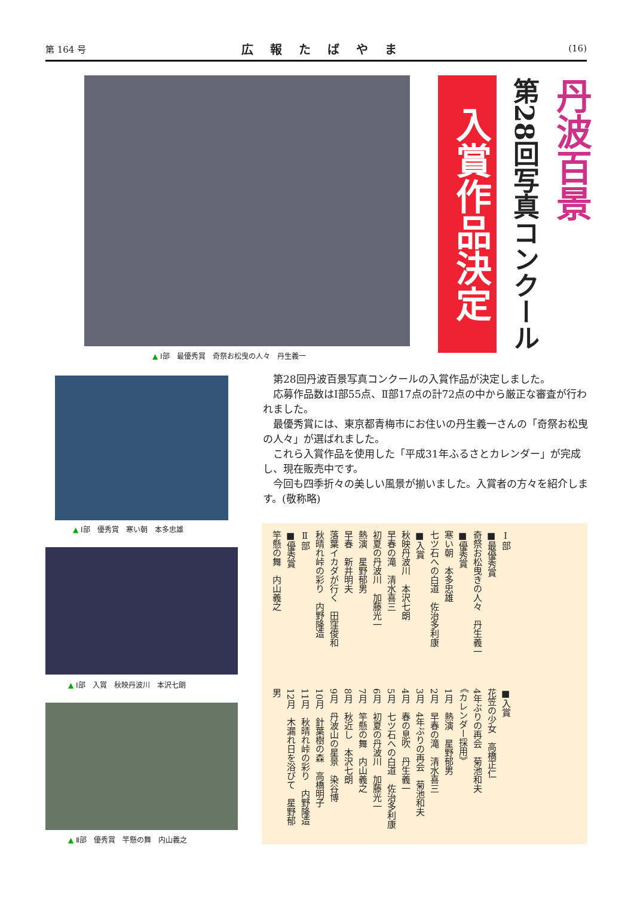第 164 号 広報たばやま (16)
▲ Ⅰ部　最優秀賞　奇祭お松曳の人々　丹生義一
入賞作品決定
第28回写真コンクール
丹波百景
▲ Ⅰ部　優秀賞　寒い朝　本多忠雄
▲ Ⅰ部　入賞　秋映丹波川　本沢七朗
▲ Ⅱ部　優秀賞　竿懸の舞　内山義之
第28回丹波百景写真コンクールの入賞作品が決定しました。
応募作品数はⅠ部55点、Ⅱ部17点の計72点の中から厳正な審査が行われました。
最優秀賞には、東京都青梅市にお住いの丹生義一さんの「奇祭お松曳の人々」が選ばれました。
これら入賞作品を使用した「平成31年ふるさとカレンダー」が完成し、現在販売中です。
今回も四季折々の美しい風景が揃いました。入賞者の方々を紹介します。(敬称略)
Ⅰ部
■最優秀賞
奇祭お松曳きの人々　丹生義一
■優秀賞
寒い朝　本多忠雄
七ツ石への白道　佐治多利康
■入賞
秋映丹波川　本沢七朗
早春の滝　清水喜三
初夏の丹波川　加藤光一
熱演　星野郁男
早春　新井明夫
落葉イカダが行く　田窪俊和
秋晴れ峠の彩り　内野隆造
Ⅱ部
■優秀賞
竿懸の舞　内山義之
■入賞
花笠の少女　高橋正仁
4年ぶりの再会　菊池和夫
《カレンダー採用》
1月　熱演　星野郁男
2月　早春の滝　清水喜三
3月　4年ぶりの再会　菊池和夫
4月　春の息吹　丹生義一
5月　七ツ石への白道　佐治多利康
6月　初夏の丹波川　加藤光一
7月　竿懸の舞　内山義之
8月　秋近し　本沢七朗
9月　丹波山の星景　染谷博
10月　針葉樹の森　高橋明子
11月　秋晴れ峠の彩り　内野隆造
12月　木漏れ日を浴びて　星野郁男